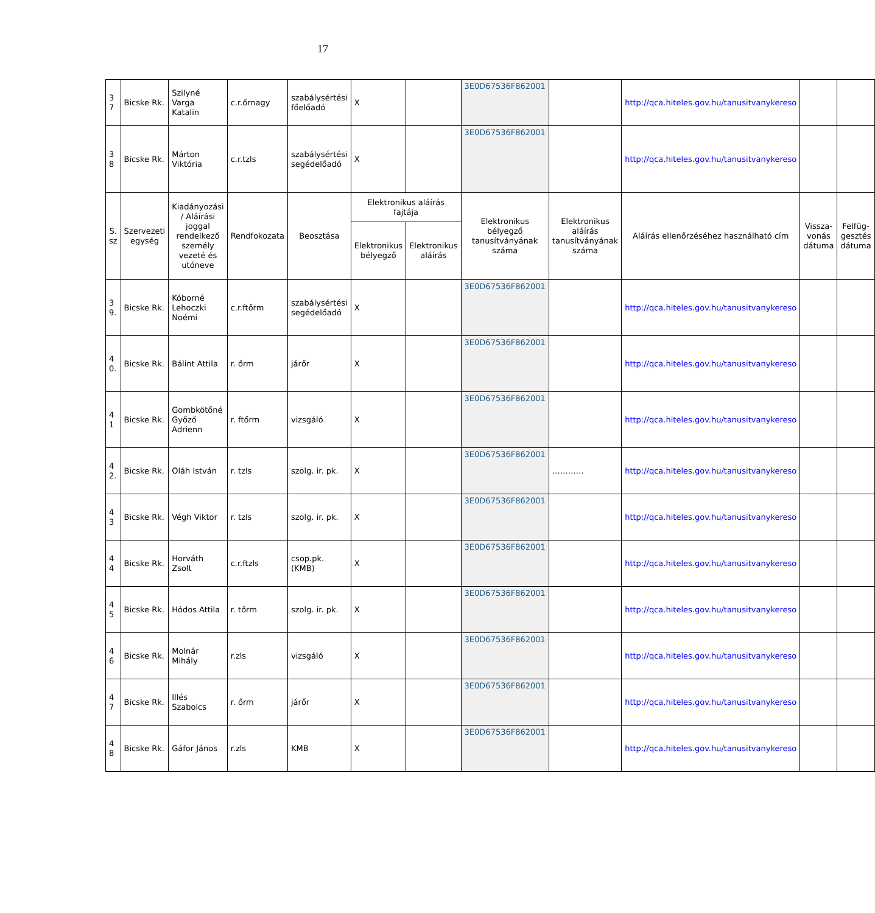17
| 3 7 | Bicske Rk. | Szilyné Varga Katalin | c.r.őrnagy | szabálysértési főelőadó | X | | 3E0D67536F862001 | | http://qca.hiteles.gov.hu/tanusitvanykereso | | |
| 3 8 | Bicske Rk. | Márton Viktória | c.r.tzls | szabálysértési segédelőadó | X | | 3E0D67536F862001 | | http://qca.hiteles.gov.hu/tanusitvanykereso | | |
| S. sz | Szervezeti egység | Kiadányozási / Aláírási joggal rendelkező személy vezeté és utóneve | Rendfokozata | Beosztása | Elektronikus aláírás fajtája | | Elektronikus bélyegző tanusítványának száma | Elektronikus aláírás tanusítványának száma | Aláírás ellenőrzéséhez használható cím | Vissza-vonás dátuma | Felfüg-gesztés dátuma |
| | | | | | Elektronikus bélyegző | Elektronikus aláírás | | | | | |
| 3 9. | Bicske Rk. | Kóborné Lehoczki Noémi | c.r.ftőrm | szabálysértési segédelőadó | X | | 3E0D67536F862001 | | http://qca.hiteles.gov.hu/tanusitvanykereso | | |
| 4 0. | Bicske Rk. | Bálint Attila | r. őrm | járőr | X | | 3E0D67536F862001 | | http://qca.hiteles.gov.hu/tanusitvanykereso | | |
| 4 1 | Bicske Rk. | Gombkötőné Győző Adrienn | r. ftőrm | vizsgáló | X | | 3E0D67536F862001 | | http://qca.hiteles.gov.hu/tanusitvanykereso | | |
| 4 2. | Bicske Rk. | Oláh István | r. tzls | szolg. ir. pk. | X | | 3E0D67536F862001 | ………… | http://qca.hiteles.gov.hu/tanusitvanykereso | | |
| 4 3 | Bicske Rk. | Végh Viktor | r. tzls | szolg. ir. pk. | X | | 3E0D67536F862001 | | http://qca.hiteles.gov.hu/tanusitvanykereso | | |
| 4 4 | Bicske Rk. | Horváth Zsolt | c.r.ftzls | csop.pk. (KMB) | X | | 3E0D67536F862001 | | http://qca.hiteles.gov.hu/tanusitvanykereso | | |
| 4 5 | Bicske Rk. | Hódos Attila | r. tőrm | szolg. ir. pk. | X | | 3E0D67536F862001 | | http://qca.hiteles.gov.hu/tanusitvanykereso | | |
| 4 6 | Bicske Rk. | Molnár Mihály | r.zls | vizsgáló | X | | 3E0D67536F862001 | | http://qca.hiteles.gov.hu/tanusitvanykereso | | |
| 4 7 | Bicske Rk. | Illés Szabolcs | r. őrm | járőr | X | | 3E0D67536F862001 | | http://qca.hiteles.gov.hu/tanusitvanykereso | | |
| 4 8 | Bicske Rk. | Gáfor János | r.zls | KMB | X | | 3E0D67536F862001 | | http://qca.hiteles.gov.hu/tanusitvanykereso | | |